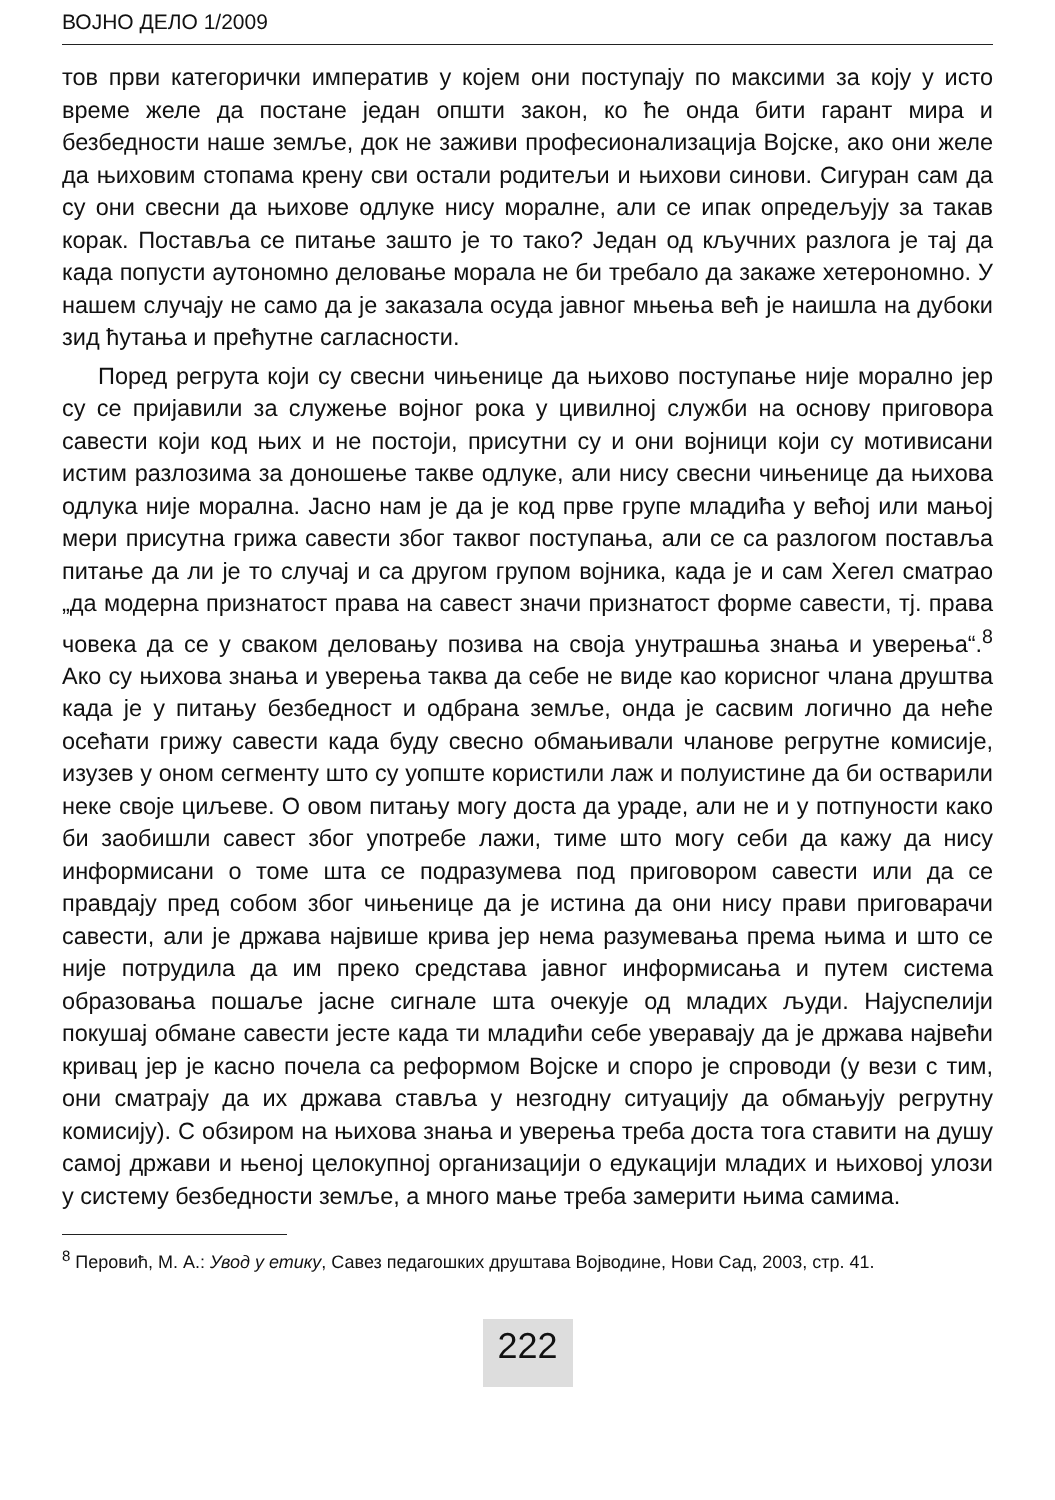ВОЈНО ДЕЛО 1/2009
тов први категорички императив у којем они поступају по максими за коју у исто време желе да постане један општи закон, ко ће онда бити гарант мира и безбедности наше земље, док не заживи професионализација Војске, ако они желе да њиховим стопама крену сви остали родитељи и њихови синови. Сигуран сам да су они свесни да њихове одлуке нису моралне, али се ипак опредељују за такав корак. Поставља се питање зашто је то тако? Један од кључних разлога је тај да када попусти аутономно деловање морала не би требало да закаже хетерономно. У нашем случају не само да је заказала осуда јавног мњења већ је наишла на дубоки зид ћутања и прећутне сагласности.
Поред регрута који су свесни чињенице да њихово поступање није морално јер су се пријавили за служење војног рока у цивилној служби на основу приговора савести који код њих и не постоји, присутни су и они војници који су мотивисани истим разлозима за доношење такве одлуке, али нису свесни чињенице да њихова одлука није морална. Јасно нам је да је код прве групе младића у већој или мањој мери присутна грижа савести због таквог поступања, али се са разлогом поставља питање да ли је то случај и са другом групом војника, када је и сам Хегел сматрао „да модерна признатост права на савест значи признатост форме савести, тј. права човека да се у сваком деловању позива на своја унутрашња знања и уверења“.<sup>8</sup> Ако су њихова знања и уверења таква да себе не виде као корисног члана друштва када је у питању безбедност и одбрана земље, онда је сасвим логично да неће осећати грижу савести када буду свесно обмањивали чланове регрутне комисије, изузев у оном сегменту што су уопште користили лаж и полуистине да би остварили неке своје циљеве. О овом питању могу доста да ураде, али не и у потпуности како би заобишли савест због употребе лажи, тиме што могу себи да кажу да нису информисани о томе шта се подразумева под приговором савести или да се правдају пред собом због чињенице да је истина да они нису прави приговарачи савести, али је држава највише крива јер нема разумевања према њима и што се није потрудила да им преко средстава јавног информисања и путем система образовања пошаље јасне сигнале шта очекује од младих људи. Најуспелији покушај обмане савести јесте када ти младићи себе уверавају да је држава највећи кривац јер је касно почела са реформом Војске и споро је спроводи (у вези с тим, они сматрају да их држава ставља у незгодну ситуацију да обмањују регрутну комисију). С обзиром на њихова знања и уверења треба доста тога ставити на душу самој држави и њеној целокупној организацији о едукацији младих и њиховој улози у систему безбедности земље, а много мање треба замерити њима самима.
<sup>8</sup> Перовић, М. А.: Увод у етику, Савез педагошких друштава Војводине, Нови Сад, 2003, стр. 41.
222